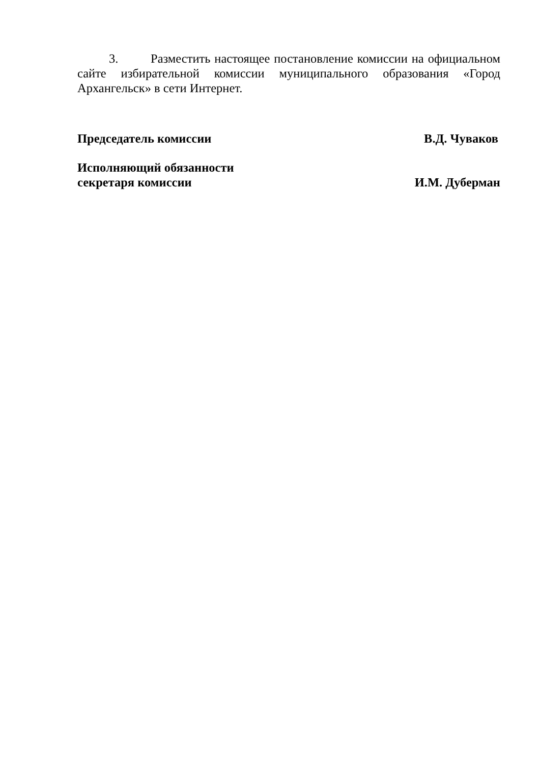3. Разместить настоящее постановление комиссии на официальном сайте избирательной комиссии муниципального образования «Город Архангельск» в сети Интернет.
Председатель комиссии В.Д. Чуваков
Исполняющий обязанности
секретаря комиссии И.М. Дуберман